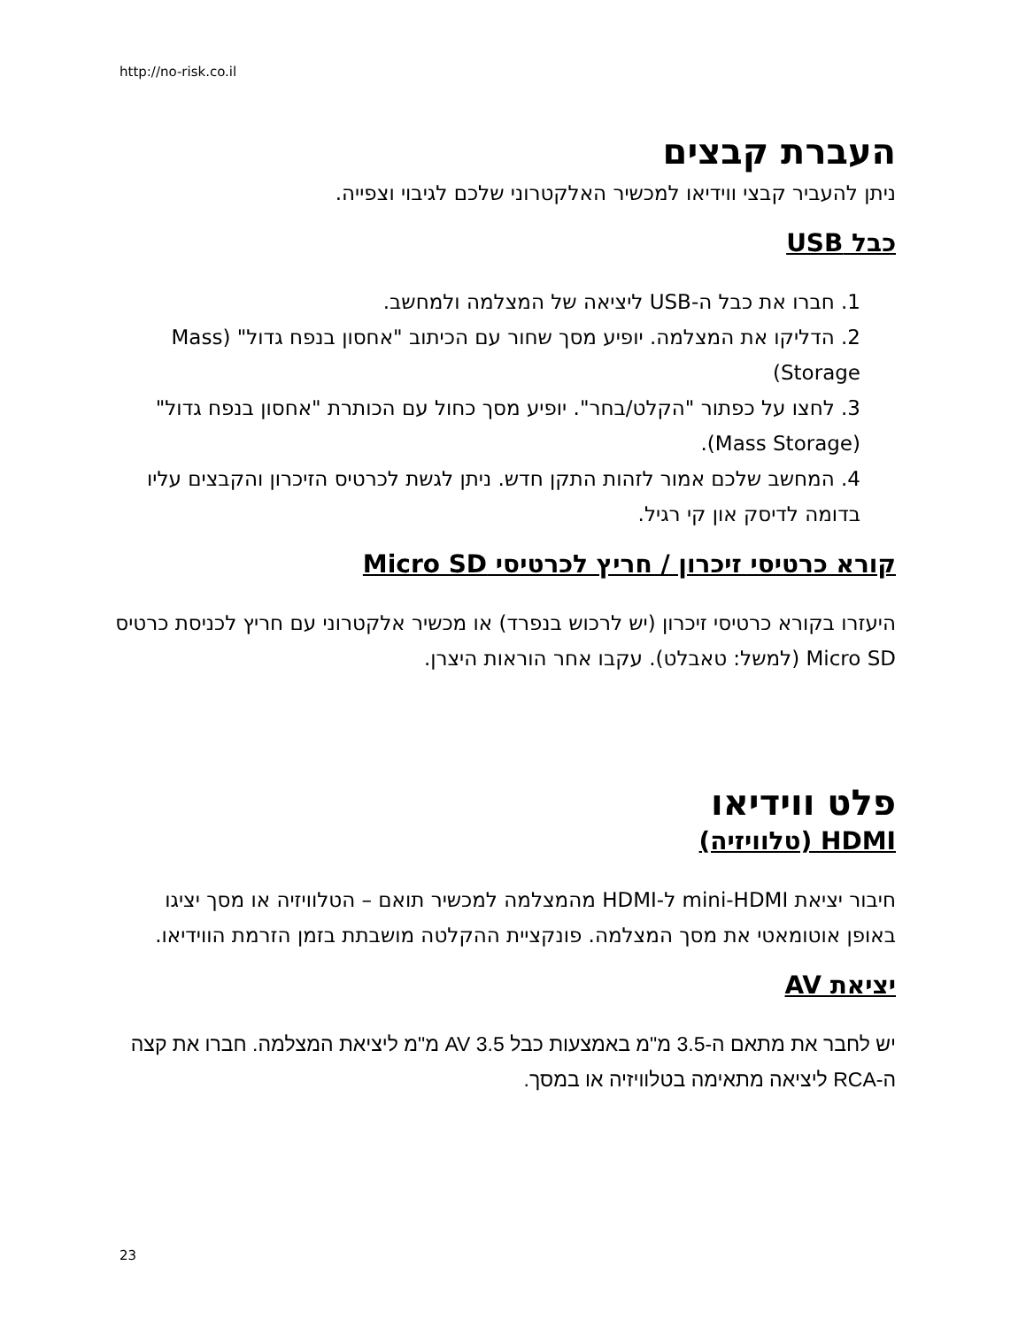http://no-risk.co.il
העברת קבצים
ניתן להעביר קבצי ווידיאו למכשיר האלקטרוני שלכם לגיבוי וצפייה.
כבל USB
1. חברו את כבל ה-USB ליציאה של המצלמה ולמחשב.
2. הדליקו את המצלמה. יופיע מסך שחור עם הכיתוב "אחסון בנפח גדול" (Mass Storage)
3. לחצו על כפתור "הקלט/בחר". יופיע מסך כחול עם הכותרת "אחסון בנפח גדול" (Mass Storage).
4. המחשב שלכם אמור לזהות התקן חדש. ניתן לגשת לכרטיס הזיכרון והקבצים עליו בדומה לדיסק און קי רגיל.
קורא כרטיסי זיכרון / חריץ לכרטיסי Micro SD
היעזרו בקורא כרטיסי זיכרון (יש לרכוש בנפרד) או מכשיר אלקטרוני עם חריץ לכניסת כרטיס Micro SD (למשל: טאבלט). עקבו אחר הוראות היצרן.
פלט ווידיאו
HDMI (טלוויזיה)
חיבור יציאת mini-HDMI ל-HDMI מהמצלמה למכשיר תואם – הטלוויזיה או מסך יציגו באופן אוטומאטי את מסך המצלמה. פונקציית ההקלטה מושבתת בזמן הזרמת הווידיאו.
יציאת AV
יש לחבר את מתאם ה-3.5 מ"מ באמצעות כבל AV 3.5 מ"מ ליציאת המצלמה. חברו את קצה ה-RCA ליציאה מתאימה בטלוויזיה או במסך.
23